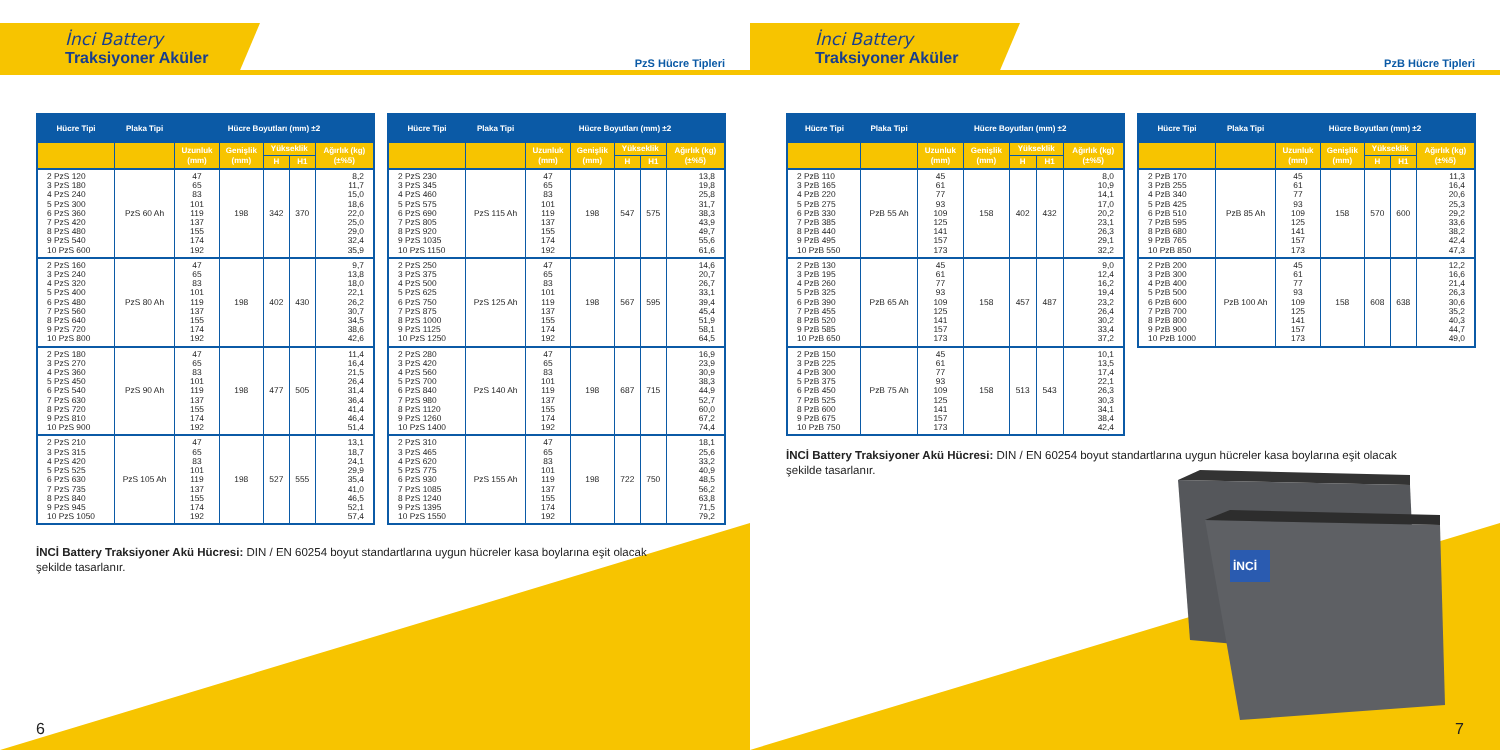İNCİ
İnci Battery
Traksiyoner Aküler
PzS Hücre Tipleri
| Hücre Tipi | Plaka Tipi | Hücre Boyutları (mm) ±2 | | | | |
| --- | --- | --- | --- | --- | --- | --- |
| | | Uzunluk (mm) | Genişlik (mm) | Yükseklik | | Ağırlık (kg) (±%5) |
| | | | | H | H1 | |
| 2 PzS 120 3 PzS 180 4 PzS 240 5 PzS 300 6 PzS 360 7 PzS 420 8 PzS 480 9 PzS 540 10 PzS 600 | PzS 60 Ah | 47 65 83 101 119 137 155 174 192 | 198 | 342 | 370 | 8,2 11,7 15,0 18,6 22,0 25,0 29,0 32,4 35,9 |
| 2 PzS 160 3 PzS 240 4 PzS 320 5 PzS 400 6 PzS 480 7 PzS 560 8 PzS 640 9 PzS 720 10 PzS 800 | PzS 80 Ah | 47 65 83 101 119 137 155 174 192 | 198 | 402 | 430 | 9,7 13,8 18,0 22,1 26,2 30,7 34,5 38,6 42,6 |
| 2 PzS 180 3 PzS 270 4 PzS 360 5 PzS 450 6 PzS 540 7 PzS 630 8 PzS 720 9 PzS 810 10 PzS 900 | PzS 90 Ah | 47 65 83 101 119 137 155 174 192 | 198 | 477 | 505 | 11,4 16,4 21,5 26,4 31,4 36,4 41,4 46,4 51,4 |
| 2 PzS 210 3 PzS 315 4 PzS 420 5 PzS 525 6 PzS 630 7 PzS 735 8 PzS 840 9 PzS 945 10 PzS 1050 | PzS 105 Ah | 47 65 83 101 119 137 155 174 192 | 198 | 527 | 555 | 13,1 18,7 24,1 29,9 35,4 41,0 46,5 52,1 57,4 |
| Hücre Tipi | Plaka Tipi | Hücre Boyutları (mm) ±2 | | | | |
| --- | --- | --- | --- | --- | --- | --- |
| | | Uzunluk (mm) | Genişlik (mm) | Yükseklik | | Ağırlık (kg) (±%5) |
| | | | | H | H1 | |
| 2 PzS 230 3 PzS 345 4 PzS 460 5 PzS 575 6 PzS 690 7 PzS 805 8 PzS 920 9 PzS 1035 10 PzS 1150 | PzS 115 Ah | 47 65 83 101 119 137 155 174 192 | 198 | 547 | 575 | 13,8 19,8 25,8 31,7 38,3 43,9 49,7 55,6 61,6 |
| 2 PzS 250 3 PzS 375 4 PzS 500 5 PzS 625 6 PzS 750 7 PzS 875 8 PzS 1000 9 PzS 1125 10 PzS 1250 | PzS 125 Ah | 47 65 83 101 119 137 155 174 192 | 198 | 567 | 595 | 14,6 20,7 26,7 33,1 39,4 45,4 51,9 58,1 64,5 |
| 2 PzS 280 3 PzS 420 4 PzS 560 5 PzS 700 6 PzS 840 7 PzS 980 8 PzS 1120 9 PzS 1260 10 PzS 1400 | PzS 140 Ah | 47 65 83 101 119 137 155 174 192 | 198 | 687 | 715 | 16,9 23,9 30,9 38,3 44,9 52,7 60,0 67,2 74,4 |
| 2 PzS 310 3 PzS 465 4 PzS 620 5 PzS 775 6 PzS 930 7 PzS 1085 8 PzS 1240 9 PzS 1395 10 PzS 1550 | PzS 155 Ah | 47 65 83 101 119 137 155 174 192 | 198 | 722 | 750 | 18,1 25,6 33,2 40,9 48,5 56,2 63,8 71,5 79,2 |
İNCİ Battery Traksiyoner Akü Hücresi: DIN / EN 60254 boyut standartlarına uygun hücreler kasa boylarına eşit olacak şekilde tasarlanır.
6
İnci Battery
Traksiyoner Aküler
PzB Hücre Tipleri
| Hücre Tipi | Plaka Tipi | Hücre Boyutları (mm) ±2 | | | | |
| --- | --- | --- | --- | --- | --- | --- |
| | | Uzunluk (mm) | Genişlik (mm) | Yükseklik | | Ağırlık (kg) (±%5) |
| | | | | H | H1 | |
| 2 PzB 110 3 PzB 165 4 PzB 220 5 PzB 275 6 PzB 330 7 PzB 385 8 PzB 440 9 PzB 495 10 PzB 550 | PzB 55 Ah | 45 61 77 93 109 125 141 157 173 | 158 | 402 | 432 | 8,0 10,9 14,1 17,0 20,2 23,1 26,3 29,1 32,2 |
| 2 PzB 130 3 PzB 195 4 PzB 260 5 PzB 325 6 PzB 390 7 PzB 455 8 PzB 520 9 PzB 585 10 PzB 650 | PzB 65 Ah | 45 61 77 93 109 125 141 157 173 | 158 | 457 | 487 | 9,0 12,4 16,2 19,4 23,2 26,4 30,2 33,4 37,2 |
| 2 PzB 150 3 PzB 225 4 PzB 300 5 PzB 375 6 PzB 450 7 PzB 525 8 PzB 600 9 PzB 675 10 PzB 750 | PzB 75 Ah | 45 61 77 93 109 125 141 157 173 | 158 | 513 | 543 | 10,1 13,5 17,4 22,1 26,3 30,3 34,1 38,4 42,4 |
| Hücre Tipi | Plaka Tipi | Hücre Boyutları (mm) ±2 | | | | |
| --- | --- | --- | --- | --- | --- | --- |
| | | Uzunluk (mm) | Genişlik (mm) | Yükseklik | | Ağırlık (kg) (±%5) |
| | | | | H | H1 | |
| 2 PzB 170 3 PzB 255 4 PzB 340 5 PzB 425 6 PzB 510 7 PzB 595 8 PzB 680 9 PzB 765 10 PzB 850 | PzB 85 Ah | 45 61 77 93 109 125 141 157 173 | 158 | 570 | 600 | 11,3 16,4 20,6 25,3 29,2 33,6 38,2 42,4 47,3 |
| 2 PzB 200 3 PzB 300 4 PzB 400 5 PzB 500 6 PzB 600 7 PzB 700 8 PzB 800 9 PzB 900 10 PzB 1000 | PzB 100 Ah | 45 61 77 93 109 125 141 157 173 | 158 | 608 | 638 | 12,2 16,6 21,4 26,3 30,6 35,2 40,3 44,7 49,0 |
İNCİ Battery Traksiyoner Akü Hücresi: DIN / EN 60254 boyut standartlarına uygun hücreler kasa boylarına eşit olacak şekilde tasarlanır.
7